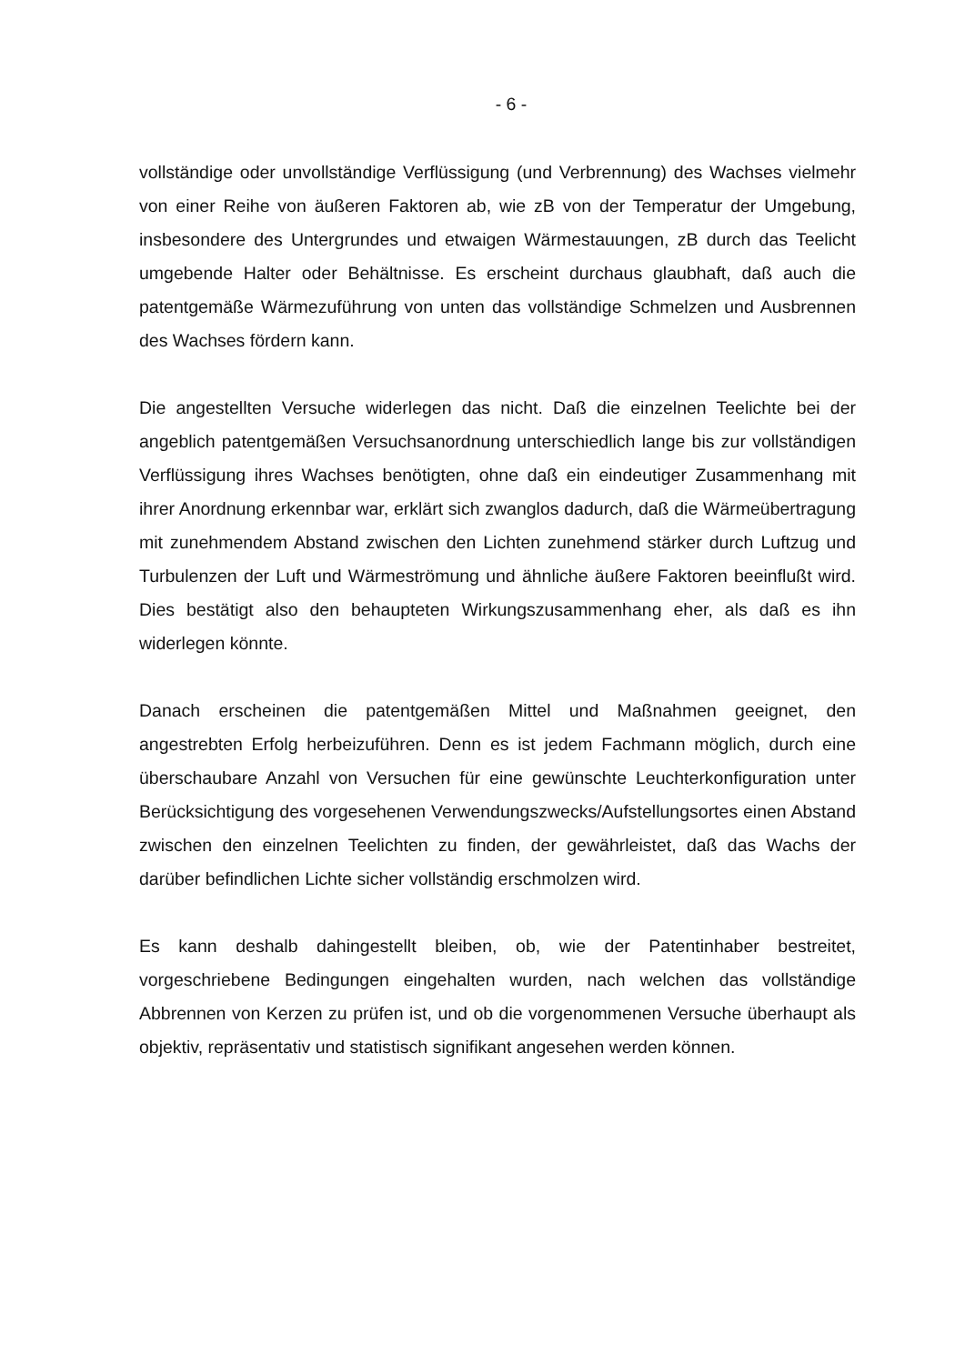- 6 -
vollständige oder unvollständige Verflüssigung (und Verbrennung) des Wachses vielmehr von einer Reihe von äußeren Faktoren ab, wie zB von der Temperatur der Umgebung, insbesondere des Untergrundes und etwaigen Wärmestauungen, zB durch das Teelicht umgebende Halter oder Behältnisse. Es erscheint durchaus glaubhaft, daß auch die patentgemäße Wärmezuführung von unten das vollständige Schmelzen und Ausbrennen des Wachses fördern kann.
Die angestellten Versuche widerlegen das nicht. Daß die einzelnen Teelichte bei der angeblich patentgemäßen Versuchsanordnung unterschiedlich lange bis zur vollständigen Verflüssigung ihres Wachses benötigten, ohne daß ein eindeutiger Zusammenhang mit ihrer Anordnung erkennbar war, erklärt sich zwanglos dadurch, daß die Wärmeübertragung mit zunehmendem Abstand zwischen den Lichten zunehmend stärker durch Luftzug und Turbulenzen der Luft und Wärmeströmung und ähnliche äußere Faktoren beeinflußt wird. Dies bestätigt also den behaupteten Wirkungszusammenhang eher, als daß es ihn widerlegen könnte.
Danach erscheinen die patentgemäßen Mittel und Maßnahmen geeignet, den angestrebten Erfolg herbeizuführen. Denn es ist jedem Fachmann möglich, durch eine überschaubare Anzahl von Versuchen für eine gewünschte Leuchterkonfiguration unter Berücksichtigung des vorgesehenen Verwendungszwecks/Aufstellungsortes einen Abstand zwischen den einzelnen Teelichten zu finden, der gewährleistet, daß das Wachs der darüber befindlichen Lichte sicher vollständig erschmolzen wird.
Es kann deshalb dahingestellt bleiben, ob, wie der Patentinhaber bestreitet, vorgeschriebene Bedingungen eingehalten wurden, nach welchen das vollständige Abbrennen von Kerzen zu prüfen ist, und ob die vorgenommenen Versuche überhaupt als objektiv, repräsentativ und statistisch signifikant angesehen werden können.